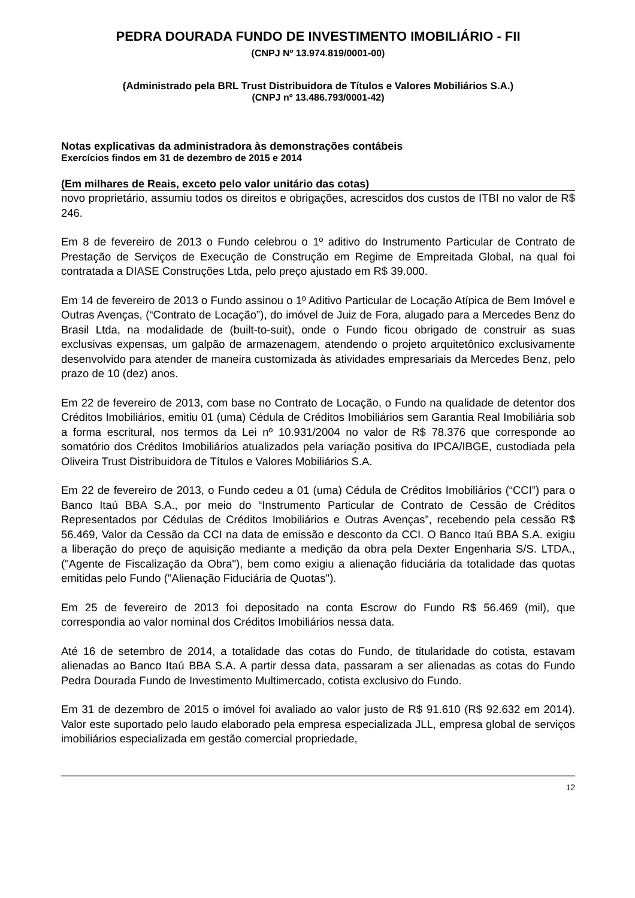PEDRA DOURADA FUNDO DE INVESTIMENTO IMOBILIÁRIO - FII
(CNPJ Nº 13.974.819/0001-00)
(Administrado pela BRL Trust Distribuidora de Títulos e Valores Mobiliários S.A.)
(CNPJ nº 13.486.793/0001-42)
Notas explicativas da administradora às demonstrações contábeis
Exercícios findos em 31 de dezembro de 2015 e 2014
(Em milhares de Reais, exceto pelo valor unitário das cotas)
novo proprietário, assumiu todos os direitos e obrigações, acrescidos dos custos de ITBI no valor de R$ 246.
Em 8 de fevereiro de 2013 o Fundo celebrou o 1º aditivo do Instrumento Particular de Contrato de Prestação de Serviços de Execução de Construção em Regime de Empreitada Global, na qual foi contratada a DIASE Construções Ltda, pelo preço ajustado em R$ 39.000.
Em 14 de fevereiro de 2013 o Fundo assinou o 1º Aditivo Particular de Locação Atípica de Bem Imóvel e Outras Avenças, (“Contrato de Locação”), do imóvel de Juiz de Fora, alugado para a Mercedes Benz do Brasil Ltda, na modalidade de (built-to-suit), onde o Fundo ficou obrigado de construir as suas exclusivas expensas, um galpão de armazenagem, atendendo o projeto arquitetônico exclusivamente desenvolvido para atender de maneira customizada às atividades empresariais da Mercedes Benz, pelo prazo de 10 (dez) anos.
Em 22 de fevereiro de 2013, com base no Contrato de Locação, o Fundo na qualidade de detentor dos Créditos Imobiliários, emitiu 01 (uma) Cédula de Créditos Imobiliários sem Garantia Real Imobiliária sob a forma escritural, nos termos da Lei nº 10.931/2004 no valor de R$ 78.376 que corresponde ao somatório dos Créditos Imobiliários atualizados pela variação positiva do IPCA/IBGE, custodiada pela Oliveira Trust Distribuidora de Títulos e Valores Mobiliários S.A.
Em 22 de fevereiro de 2013, o Fundo cedeu a 01 (uma) Cédula de Créditos Imobiliários (“CCI”) para o Banco Itaú BBA S.A., por meio do “Instrumento Particular de Contrato de Cessão de Créditos Representados por Cédulas de Créditos Imobiliários e Outras Avenças”, recebendo pela cessão R$ 56.469, Valor da Cessão da CCI na data de emissão e desconto da CCI. O Banco Itaú BBA S.A. exigiu a liberação do preço de aquisição mediante a medição da obra pela Dexter Engenharia S/S. LTDA., ("Agente de Fiscalização da Obra"), bem como exigiu a alienação fiduciária da totalidade das quotas emitidas pelo Fundo ("Alienação Fiduciária de Quotas").
Em 25 de fevereiro de 2013 foi depositado na conta Escrow do Fundo R$ 56.469 (mil), que correspondia ao valor nominal dos Créditos Imobiliários nessa data.
Até 16 de setembro de 2014, a totalidade das cotas do Fundo, de titularidade do cotista, estavam alienadas ao Banco Itaú BBA S.A. A partir dessa data, passaram a ser alienadas as cotas do Fundo Pedra Dourada Fundo de Investimento Multimercado, cotista exclusivo do Fundo.
Em 31 de dezembro de 2015 o imóvel foi avaliado ao valor justo de R$ 91.610 (R$ 92.632 em 2014). Valor este suportado pelo laudo elaborado pela empresa especializada JLL, empresa global de serviços imobiliários especializada em gestão comercial propriedade,
12